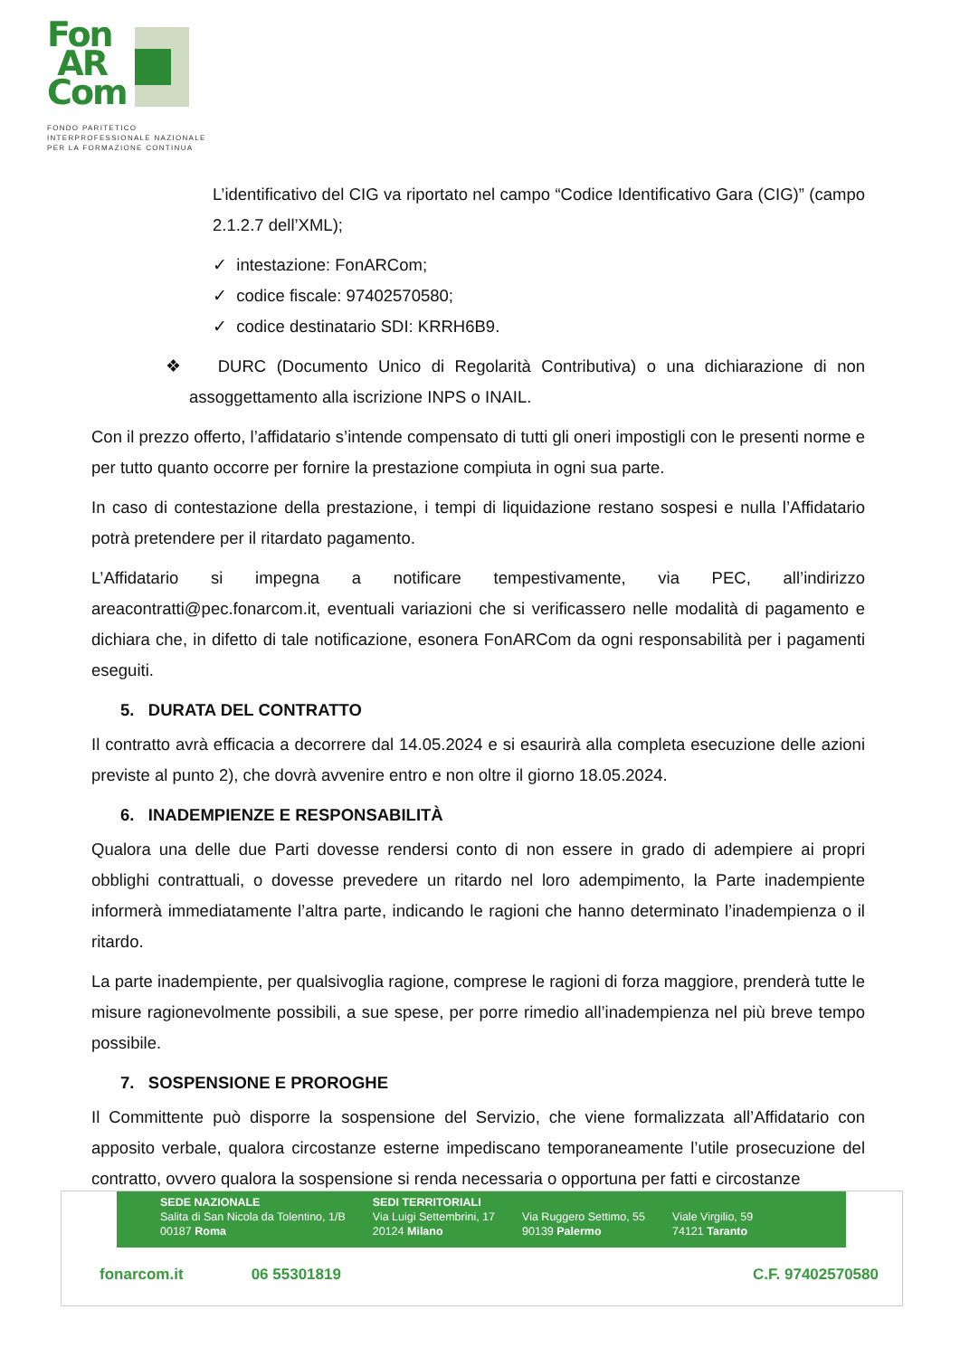Fon
AR
Com
FONDO PARITETICO
INTERPROFESSIONALE NAZIONALE
PER LA FORMAZIONE CONTINUA
L’identificativo del CIG va riportato nel campo “Codice Identificativo Gara (CIG)” (campo 2.1.2.7 dell’XML);
✓ intestazione: FonARCom;
✓ codice fiscale: 97402570580;
✓ codice destinatario SDI: KRRH6B9.
❖ DURC (Documento Unico di Regolarità Contributiva) o una dichiarazione di non assoggettamento alla iscrizione INPS o INAIL.
Con il prezzo offerto, l’affidatario s’intende compensato di tutti gli oneri impostigli con le presenti norme e per tutto quanto occorre per fornire la prestazione compiuta in ogni sua parte.
In caso di contestazione della prestazione, i tempi di liquidazione restano sospesi e nulla l’Affidatario potrà pretendere per il ritardato pagamento.
L’Affidatario si impegna a notificare tempestivamente, via PEC, all’indirizzo areacontratti@pec.fonarcom.it, eventuali variazioni che si verificassero nelle modalità di pagamento e dichiara che, in difetto di tale notificazione, esonera FonARCom da ogni responsabilità per i pagamenti eseguiti.
5. DURATA DEL CONTRATTO
Il contratto avrà efficacia a decorrere dal 14.05.2024 e si esaurirà alla completa esecuzione delle azioni previste al punto 2), che dovrà avvenire entro e non oltre il giorno 18.05.2024.
6. INADEMPIENZE E RESPONSABILITÀ
Qualora una delle due Parti dovesse rendersi conto di non essere in grado di adempiere ai propri obblighi contrattuali, o dovesse prevedere un ritardo nel loro adempimento, la Parte inadempiente informerà immediatamente l’altra parte, indicando le ragioni che hanno determinato l’inadempienza o il ritardo.
La parte inadempiente, per qualsivoglia ragione, comprese le ragioni di forza maggiore, prenderà tutte le misure ragionevolmente possibili, a sue spese, per porre rimedio all’inadempienza nel più breve tempo possibile.
7. SOSPENSIONE E PROROGHE
Il Committente può disporre la sospensione del Servizio, che viene formalizzata all’Affidatario con apposito verbale, qualora circostanze esterne impediscano temporaneamente l’utile prosecuzione del contratto, ovvero qualora la sospensione si renda necessaria o opportuna per fatti e circostanze
SEDE NAZIONALE
Salita di San Nicola da Tolentino, 1/B
00187 Roma
SEDI TERRITORIALI
Via Luigi Settembrini, 17
20124 Milano
Via Ruggero Settimo, 55
90139 Palermo
Viale Virgilio, 59
74121 Taranto
fonarcom.it 06 55301819 C.F. 97402570580